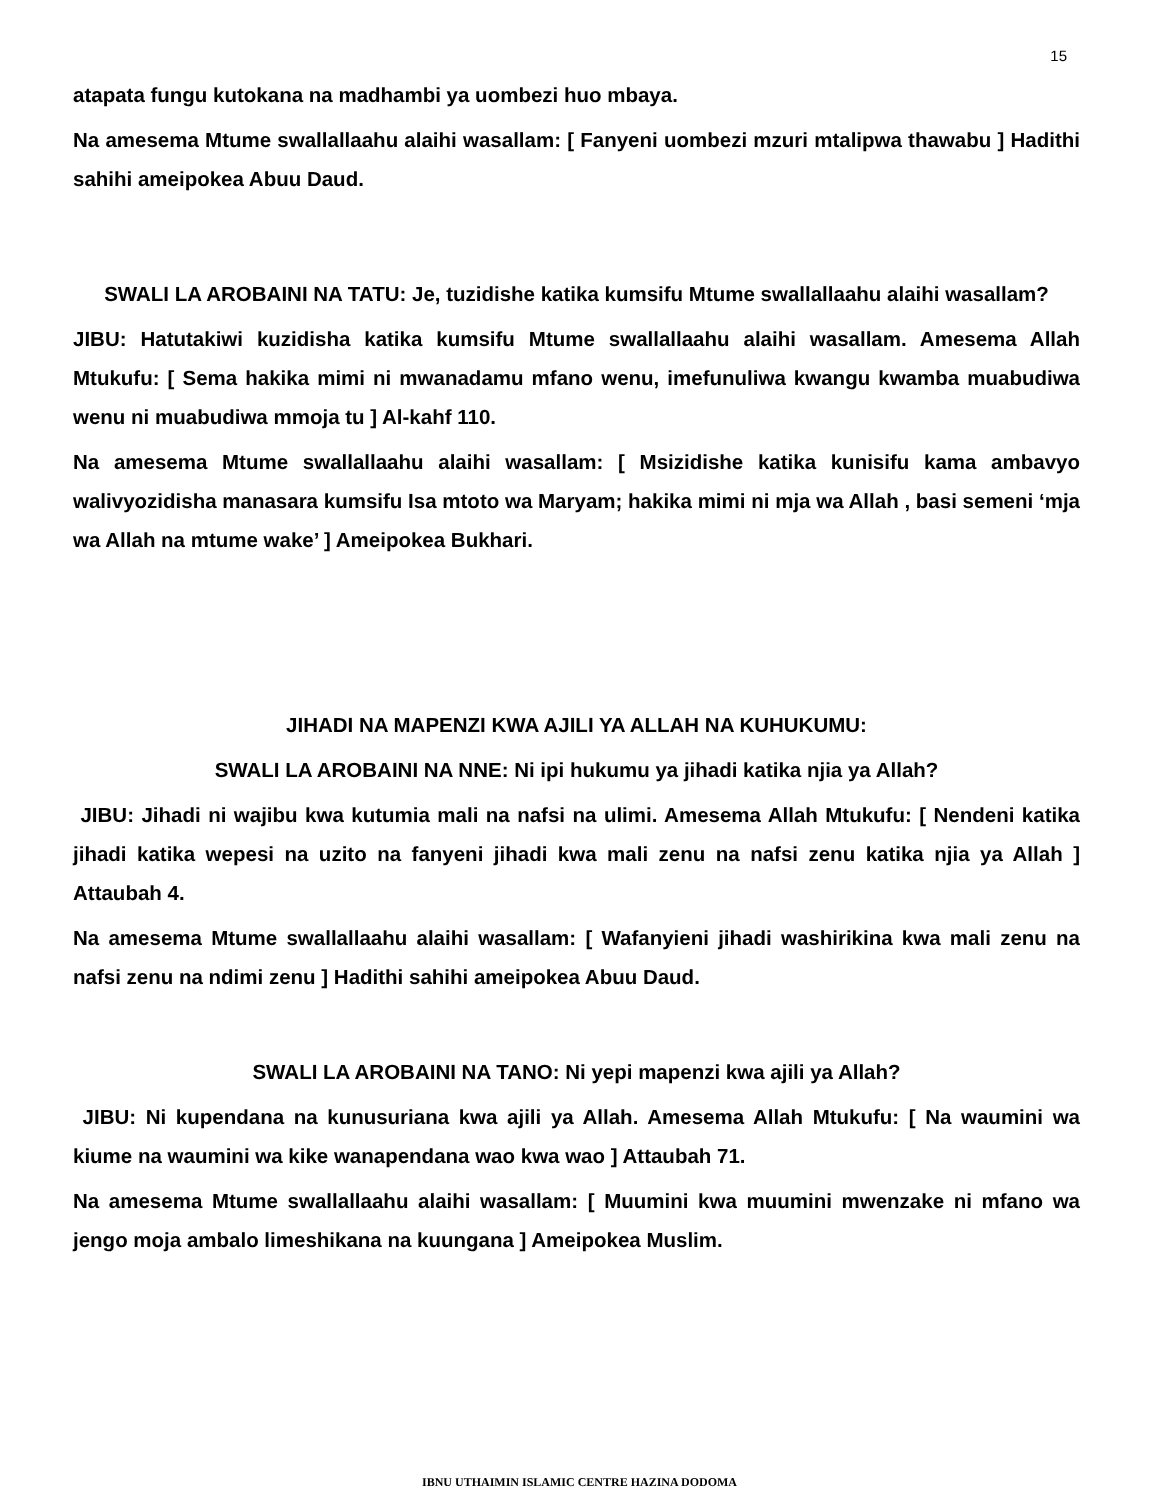15
atapata fungu kutokana na madhambi ya uombezi huo mbaya.
Na amesema Mtume swallallaahu alaihi wasallam: [ Fanyeni uombezi mzuri mtalipwa thawabu ] Hadithi sahihi ameipokea Abuu Daud.
SWALI LA AROBAINI NA TATU: Je, tuzidishe katika kumsifu Mtume swallallaahu alaihi wasallam?
JIBU: Hatutakiwi kuzidisha katika kumsifu Mtume swallallaahu alaihi wasallam. Amesema Allah Mtukufu: [ Sema hakika mimi ni mwanadamu mfano wenu, imefunuliwa kwangu kwamba muabudiwa wenu ni muabudiwa mmoja tu ] Al-kahf 110.
Na amesema Mtume swallallaahu alaihi wasallam: [ Msizidishe katika kunisifu kama ambavyo walivyozidisha manasara kumsifu Isa mtoto wa Maryam; hakika mimi ni mja wa Allah , basi semeni ‘mja wa Allah na mtume wake’ ] Ameipokea Bukhari.
JIHADI NA MAPENZI KWA AJILI YA ALLAH NA KUHUKUMU:
SWALI LA AROBAINI NA NNE: Ni ipi hukumu ya jihadi katika njia ya Allah?
JIBU: Jihadi ni wajibu kwa kutumia mali na nafsi na ulimi. Amesema Allah Mtukufu: [ Nendeni katika jihadi katika wepesi na uzito na fanyeni jihadi kwa mali zenu na nafsi zenu katika njia ya Allah ] Attaubah 4.
Na amesema Mtume swallallaahu alaihi wasallam: [ Wafanyieni jihadi washirikina kwa mali zenu na nafsi zenu na ndimi zenu ] Hadithi sahihi ameipokea Abuu Daud.
SWALI LA AROBAINI NA TANO: Ni yepi mapenzi kwa ajili ya Allah?
JIBU: Ni kupendana na kunusuriana kwa ajili ya Allah. Amesema Allah Mtukufu: [ Na waumini wa kiume na waumini wa kike wanapendana wao kwa wao ] Attaubah 71.
Na amesema Mtume swallallaahu alaihi wasallam: [ Muumini kwa muumini mwenzake ni mfano wa jengo moja ambalo limeshikana na kuungana ] Ameipokea Muslim.
IBNU UTHAIMIN ISLAMIC CENTRE HAZINA DODOMA